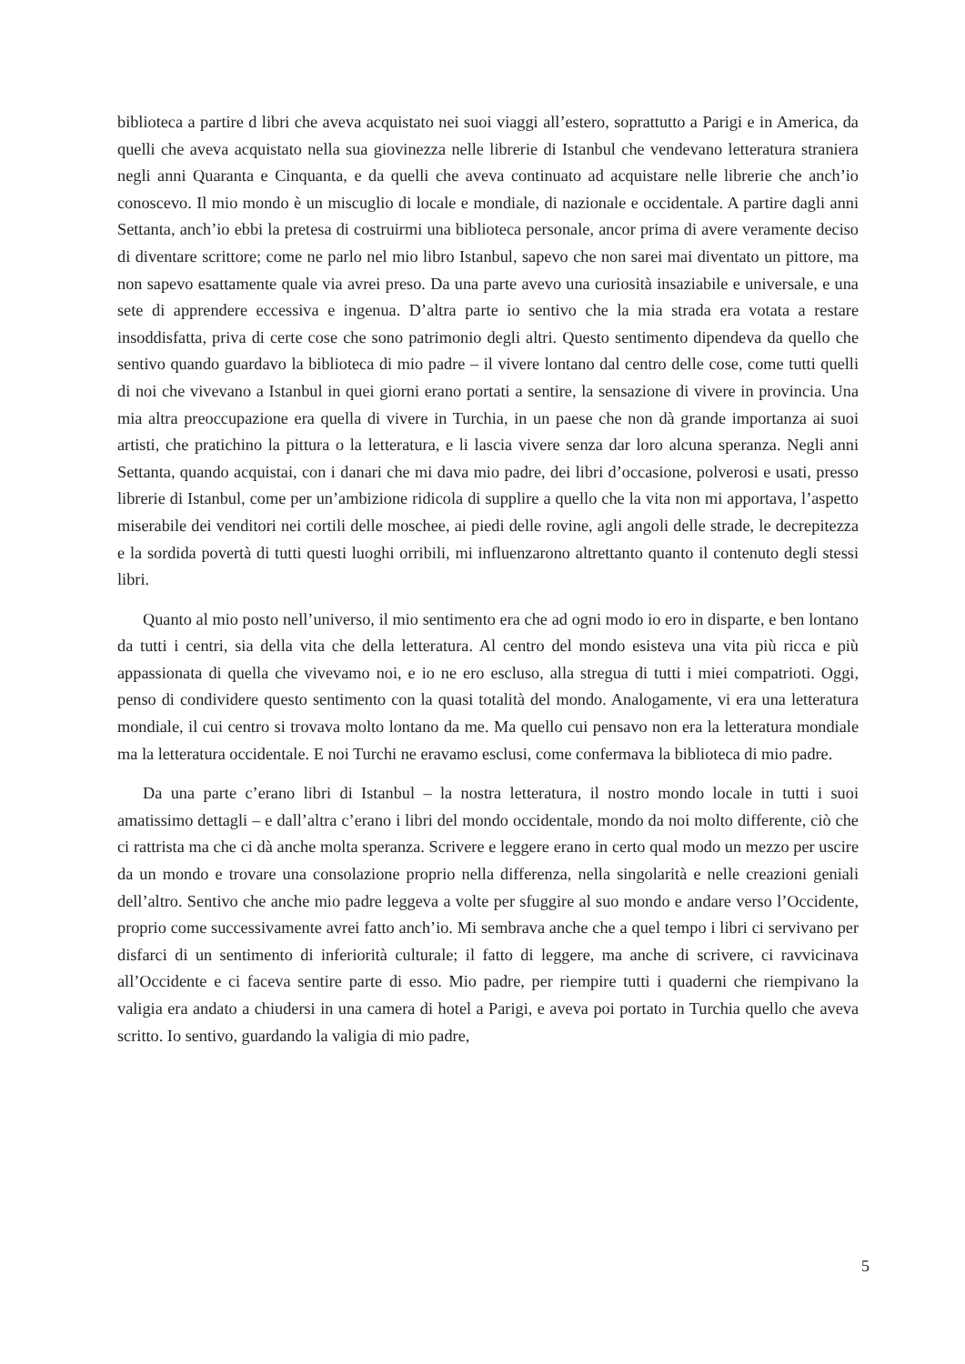biblioteca a partire d libri che aveva acquistato nei suoi viaggi all’estero, soprattutto a Parigi e in America, da quelli che aveva acquistato nella sua giovinezza nelle librerie di Istanbul che vendevano letteratura straniera negli anni Quaranta e Cinquanta, e da quelli che aveva continuato ad acquistare nelle librerie che anch’io conoscevo. Il mio mondo è un miscuglio di locale e mondiale, di nazionale e occidentale. A partire dagli anni Settanta, anch’io ebbi la pretesa di costruirmi una biblioteca personale, ancor prima di avere veramente deciso di diventare scrittore; come ne parlo nel mio libro Istanbul, sapevo che non sarei mai diventato un pittore, ma non sapevo esattamente quale via avrei preso. Da una parte avevo una curiosità insaziabile e universale, e una sete di apprendere eccessiva e ingenua. D’altra parte io sentivo che la mia strada era votata a restare insoddisfatta, priva di certe cose che sono patrimonio degli altri. Questo sentimento dipendeva da quello che sentivo quando guardavo la biblioteca di mio padre – il vivere lontano dal centro delle cose, come tutti quelli di noi che vivevano a Istanbul in quei giorni erano portati a sentire, la sensazione di vivere in provincia. Una mia altra preoccupazione era quella di vivere in Turchia, in un paese che non dà grande importanza ai suoi artisti, che pratichino la pittura o la letteratura, e li lascia vivere senza dar loro alcuna speranza. Negli anni Settanta, quando acquistai, con i danari che mi dava mio padre, dei libri d’occasione, polverosi e usati, presso librerie di Istanbul, come per un’ambizione ridicola di supplire a quello che la vita non mi apportava, l’aspetto miserabile dei venditori nei cortili delle moschee, ai piedi delle rovine, agli angoli delle strade, le decrepitezza e la sordida povertà di tutti questi luoghi orribili, mi influenzarono altrettanto quanto il contenuto degli stessi libri.
Quanto al mio posto nell’universo, il mio sentimento era che ad ogni modo io ero in disparte, e ben lontano da tutti i centri, sia della vita che della letteratura. Al centro del mondo esisteva una vita più ricca e più appassionata di quella che vivevamo noi, e io ne ero escluso, alla stregua di tutti i miei compatrioti. Oggi, penso di condividere questo sentimento con la quasi totalità del mondo. Analogamente, vi era una letteratura mondiale, il cui centro si trovava molto lontano da me. Ma quello cui pensavo non era la letteratura mondiale ma la letteratura occidentale. E noi Turchi ne eravamo esclusi, come confermava la biblioteca di mio padre.
Da una parte c’erano libri di Istanbul – la nostra letteratura, il nostro mondo locale in tutti i suoi amatissimo dettagli – e dall’altra c’erano i libri del mondo occidentale, mondo da noi molto differente, ciò che ci rattrista ma che ci dà anche molta speranza. Scrivere e leggere erano in certo qual modo un mezzo per uscire da un mondo e trovare una consolazione proprio nella differenza, nella singolarità e nelle creazioni geniali dell’altro. Sentivo che anche mio padre leggeva a volte per sfuggire al suo mondo e andare verso l’Occidente, proprio come successivamente avrei fatto anch’io. Mi sembrava anche che a quel tempo i libri ci servivano per disfarci di un sentimento di inferiorità culturale; il fatto di leggere, ma anche di scrivere, ci ravvicinava all’Occidente e ci faceva sentire parte di esso. Mio padre, per riempire tutti i quaderni che riempivano la valigia era andato a chiudersi in una camera di hotel a Parigi, e aveva poi portato in Turchia quello che aveva scritto. Io sentivo, guardando la valigia di mio padre,
5